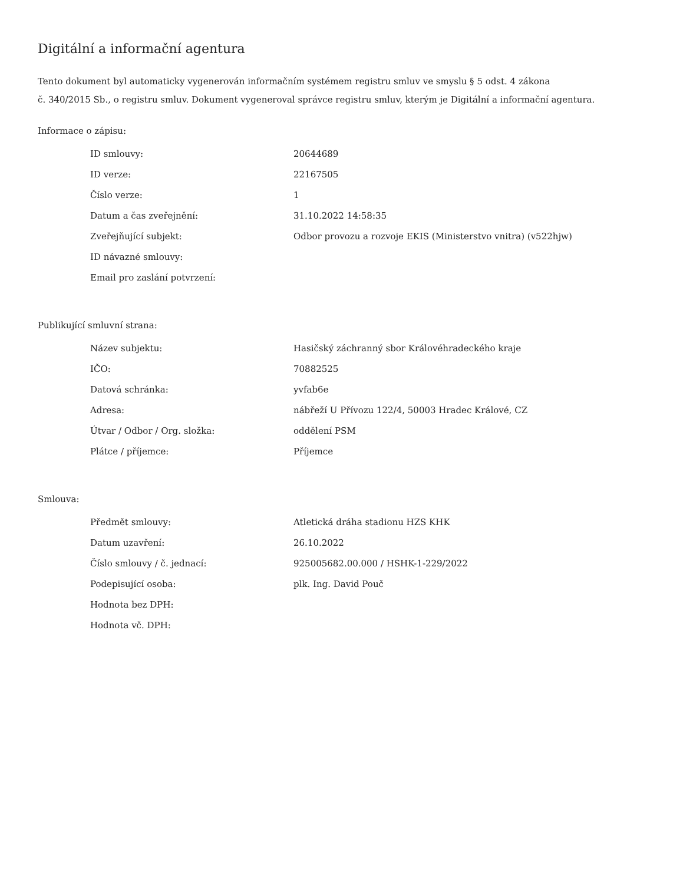Digitální a informační agentura
Tento dokument byl automaticky vygenerován informačním systémem registru smluv ve smyslu § 5 odst. 4 zákona
č. 340/2015 Sb., o registru smluv. Dokument vygeneroval správce registru smluv, kterým je Digitální a informační agentura.
Informace o zápisu:
| ID smlouvy: | 20644689 |
| ID verze: | 22167505 |
| Číslo verze: | 1 |
| Datum a čas zveřejnění: | 31.10.2022 14:58:35 |
| Zveřejňující subjekt: | Odbor provozu a rozvoje EKIS (Ministerstvo vnitra) (v522hjw) |
| ID návazné smlouvy: | |
| Email pro zaslání potvrzení: | |
Publikující smluvní strana:
| Název subjektu: | Hasičský záchranný sbor Královéhradeckého kraje |
| IČO: | 70882525 |
| Datová schránka: | yvfab6e |
| Adresa: | nábřeží U Přívozu 122/4, 50003 Hradec Králové, CZ |
| Útvar / Odbor / Org. složka: | oddělení PSM |
| Plátce / příjemce: | Příjemce |
Smlouva:
| Předmět smlouvy: | Atletická dráha stadionu HZS KHK |
| Datum uzavření: | 26.10.2022 |
| Číslo smlouvy / č. jednací: | 925005682.00.000 / HSHK-1-229/2022 |
| Podepisující osoba: | plk. Ing. David Pouč |
| Hodnota bez DPH: | |
| Hodnota vč. DPH: | |